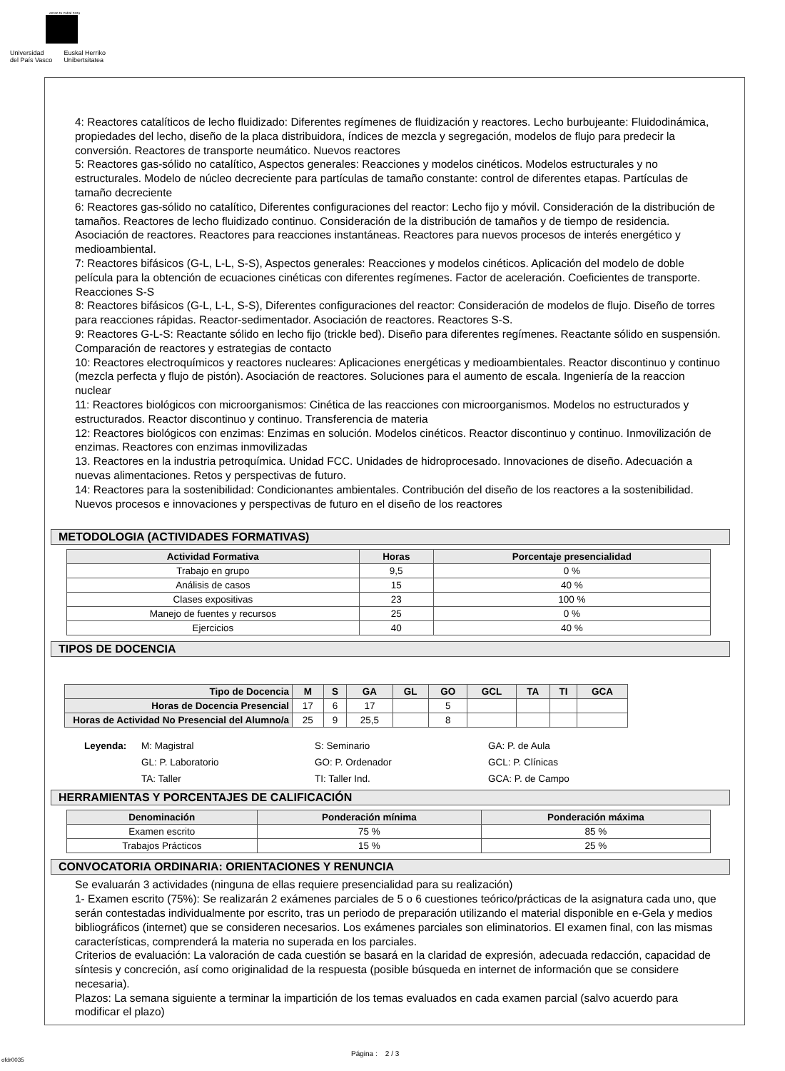eman ta zabal zazu
Universidad
del País Vasco Euskal Herriko
Unibertsitatea
4: Reactores catalíticos de lecho fluidizado: Diferentes regímenes de fluidización y reactores. Lecho burbujeante: Fluidodinámica, propiedades del lecho, diseño de la placa distribuidora, índices de mezcla y segregación, modelos de flujo para predecir la conversión. Reactores de transporte neumático. Nuevos reactores
5: Reactores gas-sólido no catalítico, Aspectos generales: Reacciones y modelos cinéticos. Modelos estructurales y no estructurales. Modelo de núcleo decreciente para partículas de tamaño constante: control de diferentes etapas. Partículas de tamaño decreciente
6: Reactores gas-sólido no catalítico, Diferentes configuraciones del reactor: Lecho fijo y móvil. Consideración de la distribución de tamaños. Reactores de lecho fluidizado continuo. Consideración de la distribución de tamaños y de tiempo de residencia. Asociación de reactores. Reactores para reacciones instantáneas. Reactores para nuevos procesos de interés energético y medioambiental.
7: Reactores bifásicos (G-L, L-L, S-S), Aspectos generales: Reacciones y modelos cinéticos. Aplicación del modelo de doble película para la obtención de ecuaciones cinéticas con diferentes regímenes. Factor de aceleración. Coeficientes de transporte. Reacciones S-S
8: Reactores bifásicos (G-L, L-L, S-S), Diferentes configuraciones del reactor: Consideración de modelos de flujo. Diseño de torres para reacciones rápidas. Reactor-sedimentador. Asociación de reactores. Reactores S-S.
9: Reactores G-L-S: Reactante sólido en lecho fijo (trickle bed). Diseño para diferentes regímenes. Reactante sólido en suspensión. Comparación de reactores y estrategias de contacto
10: Reactores electroquímicos y reactores nucleares: Aplicaciones energéticas y medioambientales. Reactor discontinuo y continuo (mezcla perfecta y flujo de pistón). Asociación de reactores. Soluciones para el aumento de escala. Ingeniería de la reaccion nuclear
11: Reactores biológicos con microorganismos: Cinética de las reacciones con microorganismos. Modelos no estructurados y estructurados. Reactor discontinuo y continuo. Transferencia de materia
12: Reactores biológicos con enzimas: Enzimas en solución. Modelos cinéticos. Reactor discontinuo y continuo. Inmovilización de enzimas. Reactores con enzimas inmovilizadas
13. Reactores en la industria petroquímica. Unidad FCC. Unidades de hidroprocesado. Innovaciones de diseño. Adecuación a nuevas alimentaciones. Retos y perspectivas de futuro.
14: Reactores para la sostenibilidad: Condicionantes ambientales. Contribución del diseño de los reactores a la sostenibilidad. Nuevos procesos e innovaciones y perspectivas de futuro en el diseño de los reactores
METODOLOGIA (ACTIVIDADES FORMATIVAS)
| Actividad Formativa | Horas | Porcentaje presencialidad |
| --- | --- | --- |
| Trabajo en grupo | 9,5 | 0 % |
| Análisis de casos | 15 | 40 % |
| Clases expositivas | 23 | 100 % |
| Manejo de fuentes y recursos | 25 | 0 % |
| Ejercicios | 40 | 40 % |
TIPOS DE DOCENCIA
| Tipo de Docencia | M | S | GA | GL | GO | GCL | TA | TI | GCA |
| --- | --- | --- | --- | --- | --- | --- | --- | --- | --- |
| Horas de Docencia Presencial | 17 | 6 | 17 | | 5 | | | | |
| Horas de Actividad No Presencial del Alumno/a | 25 | 9 | 25,5 | | 8 | | | | |
Leyenda: M: Magistral S: Seminario GA: P. de Aula GL: P. Laboratorio GO: P. Ordenador GCL: P. Clínicas TA: Taller TI: Taller Ind. GCA: P. de Campo
HERRAMIENTAS Y PORCENTAJES DE CALIFICACIÓN
| Denominación | Ponderación mínima | Ponderación máxima |
| --- | --- | --- |
| Examen escrito | 75 % | 85 % |
| Trabajos Prácticos | 15 % | 25 % |
CONVOCATORIA ORDINARIA: ORIENTACIONES Y RENUNCIA
Se evaluarán 3 actividades (ninguna de ellas requiere presencialidad para su realización)
1- Examen escrito (75%): Se realizarán 2 exámenes parciales de 5 o 6 cuestiones teórico/prácticas de la asignatura cada uno, que serán contestadas individualmente por escrito, tras un periodo de preparación utilizando el material disponible en e-Gela y medios bibliográficos (internet) que se consideren necesarios. Los exámenes parciales son eliminatorios. El examen final, con las mismas características, comprenderá la materia no superada en los parciales.
Criterios de evaluación: La valoración de cada cuestión se basará en la claridad de expresión, adecuada redacción, capacidad de síntesis y concreción, así como originalidad de la respuesta (posible búsqueda en internet de información que se considere necesaria).
Plazos: La semana siguiente a terminar la impartición de los temas evaluados en cada examen parcial (salvo acuerdo para modificar el plazo)
Página : 2 / 3
ofdr0035